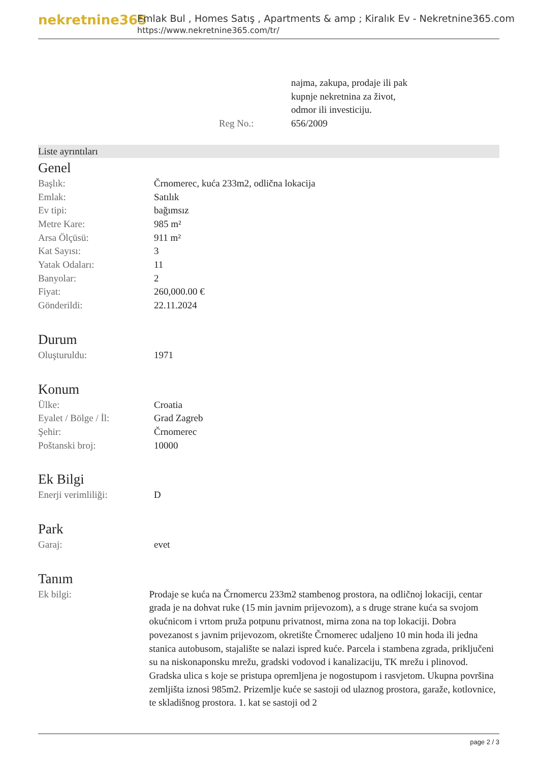nekretnine365
Emlak Bul , Homes Satış , Apartments & amp ; Kiralık Ev - Nekretnine365.com
https://www.nekretnine365.com/tr/
| | | najma, zakupa, prodaje ili pak kupnje nekretnina za život, odmor ili investiciju. |
| | Reg No.: | 656/2009 |
Liste ayrıntıları
Genel
| Başlık: | Črnomerec, kuća 233m2, odlična lokacija |
| Emlak: | Satılık |
| Ev tipi: | bağımsız |
| Metre Kare: | 985 m² |
| Arsa Ölçüsü: | 911 m² |
| Kat Sayısı: | 3 |
| Yatak Odaları: | 11 |
| Banyolar: | 2 |
| Fiyat: | 260,000.00 € |
| Gönderildi: | 22.11.2024 |
Durum
| Oluşturuldu: | 1971 |
Konum
| Ülke: | Croatia |
| Eyalet / Bölge / İl: | Grad Zagreb |
| Şehir: | Črnomerec |
| Poštanski broj: | 10000 |
Ek Bilgi
| Enerji verimliliği: | D |
Park
| Garaj: | evet |
Tanım
| Ek bilgi: | Prodaje se kuća na Črnomercu 233m2 stambenog prostora, na odličnoj lokaciji, centar grada je na dohvat ruke (15 min javnim prijevozom), a s druge strane kuća sa svojom okućnicom i vrtom pruža potpunu privatnost, mirna zona na top lokaciji. Dobra povezanost s javnim prijevozom, okretište Črnomerec udaljeno 10 min hoda ili jedna stanica autobusom, stajalište se nalazi ispred kuće. Parcela i stambena zgrada, priključeni su na niskonaponsku mrežu, gradski vodovod i kanalizaciju, TK mrežu i plinovod. Gradska ulica s koje se pristupa opremljena je nogostupom i rasvjetom. Ukupna površina zemljišta iznosi 985m2. Prizemlje kuće se sastoji od ulaznog prostora, garaže, kotlovnice, te skladišnog prostora. 1. kat se sastoji od 2 |
page 2 / 3